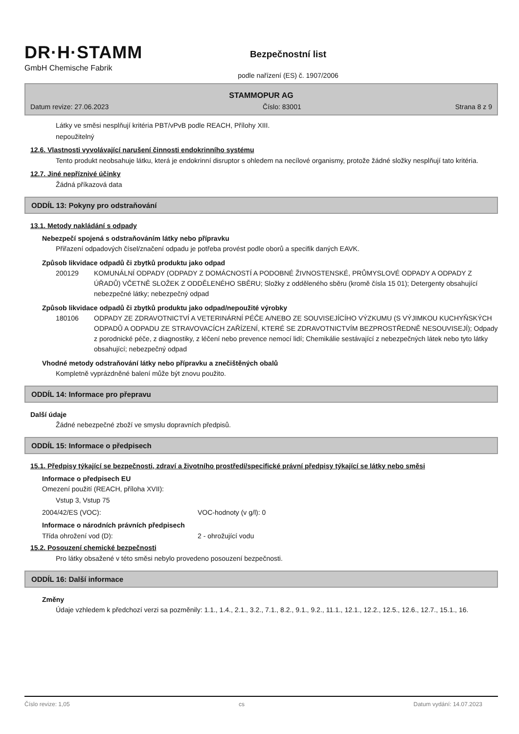DR·H·STAMM
GmbH Chemische Fabrik
Bezpečnostní list
podle nařízení (ES) č. 1907/2006
STAMMOPUR AG
Datum revize: 27.06.2023 Číslo: 83001 Strana 8 z 9
Látky ve směsi nesplňují kritéria PBT/vPvB podle REACH, Přílohy XIII.
nepoužitelný
12.6. Vlastnosti vyvolávající narušení činnosti endokrinního systému
Tento produkt neobsahuje látku, která je endokrinní disruptor s ohledem na necílové organismy, protože žádné složky nesplňují tato kritéria.
12.7. Jiné nepříznivé účinky
Žádná příkazová data
ODDÍL 13: Pokyny pro odstraňování
13.1. Metody nakládání s odpady
Nebezpečí spojená s odstraňováním látky nebo přípravku
Přiřazení odpadových čísel/značení odpadu je potřeba provést podle oborů a specifik daných EAVK.
Způsob likvidace odpadů či zbytků produktu jako odpad
200129 KOMUNÁLNÍ ODPADY (ODPADY Z DOMÁCNOSTÍ A PODOBNÉ ŽIVNOSTENSKÉ, PRŮMYSLOVÉ ODPADY A ODPADY Z ÚŘADŮ) VČETNĚ SLOŽEK Z ODDĚLENÉHO SBĚRU; Složky z odděleného sběru (kromě čísla 15 01); Detergenty obsahující nebezpečné látky; nebezpečný odpad
Způsob likvidace odpadů či zbytků produktu jako odpad/nepoužité výrobky
180106 ODPADY ZE ZDRAVOTNICTVÍ A VETERINÁRNÍ PÉČE A/NEBO ZE SOUVISEJÍCÍHO VÝZKUMU (S VÝJIMKOU KUCHYŇSKÝCH ODPADŮ A ODPADU ZE STRAVOVACÍCH ZAŘÍZENÍ, KTERÉ SE ZDRAVOTNICTVÍM BEZPROSTŘEDNĚ NESOUVISEJÍ); Odpady z porodnické péče, z diagnostiky, z léčení nebo prevence nemocí lidí; Chemikálie sestávající z nebezpečných látek nebo tyto látky obsahující; nebezpečný odpad
Vhodné metody odstraňování látky nebo přípravku a znečištěných obalů
Kompletně vyprázdněné balení může být znovu použito.
ODDÍL 14: Informace pro přepravu
Další údaje
Žádné nebezpečné zboží ve smyslu dopravních předpisů.
ODDÍL 15: Informace o předpisech
15.1. Předpisy týkající se bezpečnosti, zdraví a životního prostředí/specifické právní předpisy týkající se látky nebo směsi
Informace o předpisech EU
Omezení použití (REACH, příloha XVII):
Vstup 3, Vstup 75
2004/42/ES (VOC): VOC-hodnoty (v g/l): 0
Informace o národních právních předpisech
Třída ohrožení vod (D): 2 - ohrožující vodu
15.2. Posouzení chemické bezpečnosti
Pro látky obsažené v této směsi nebylo provedeno posouzení bezpečnosti.
ODDÍL 16: Další informace
Změny
Údaje vzhledem k předchozí verzi sa pozměnily: 1.1., 1.4., 2.1., 3.2., 7.1., 8.2., 9.1., 9.2., 11.1., 12.1., 12.2., 12.5., 12.6., 12.7., 15.1., 16.
Číslo revize: 1,05 cs Datum vydání: 14.07.2023